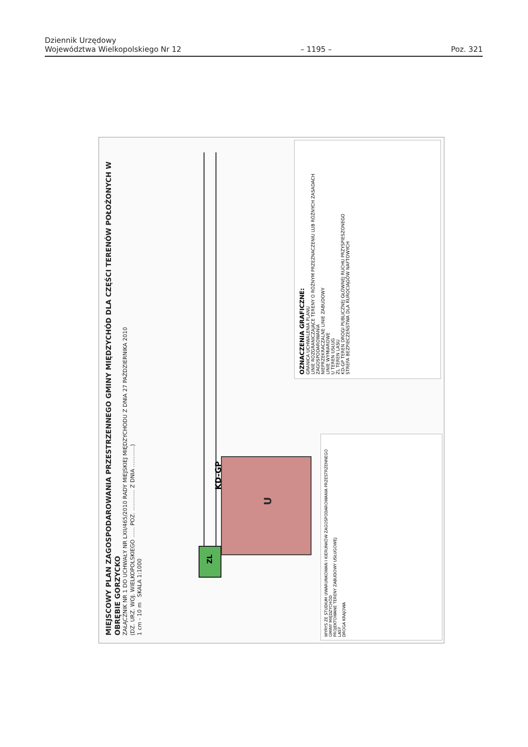Dziennik Urzędowy
Województwa Wielkopolskiego Nr 12
– 1195 –
Poz. 321
MIEJSCOWY PLAN ZAGOSPODAROWANIA PRZESTRZENNEGO GMINY MIĘDZYCHÓD DLA CZĘŚCI TERENÓW POŁOŻONYCH W OBRĘBIE GORZYCKO
ZAŁĄCZNIK NR 1 DO UCHWAŁY NR LXII/465/2010 RADY MIEJSKIEJ MIĘDZYCHODU Z DNIA 27 PAŹDZIERNIKA 2010
(DZ. URZ. WOJ. WIELKOPOLSKIEGO ...... POZ. ............ Z DNIA ............)
1 cm - 10 m SKALA 1:1000
U
KD-GP
ZL
OZNACZENIA GRAFICZNE:
GRANICA UCHWALENIA PLANU
LINIE ROZGRANICZAJĄCE TERENY O RÓŻNYM PRZEZNACZENIU LUB RÓŻNYCH ZASADACH ZAGOSPODAROWANIA
NIEPRZEKRACZALNE LINIE ZABUDOWY
LINIE WYMIAROWE
U TEREN USŁUG
ZL TEREN LASU
KD-GP TEREN DROGI PUBLICZNEJ GŁÓWNEJ RUCHU PRZYSPIESZONEGO
STREFA BEZPIECZEŃSTWA DLA RUROCIĄGÓW NAFTOWYCH
WYRYS ZE STUDIUM UWARUNKOWAŃ I KIERUNKÓW ZAGOSPODAROWANIA PRZESTRZENNEGO GMINY MIĘDZYCHÓD
PROJEKTOWANE TERENY ZABUDOWY USŁUGOWEJ
LASY
DROGA KRAJOWA